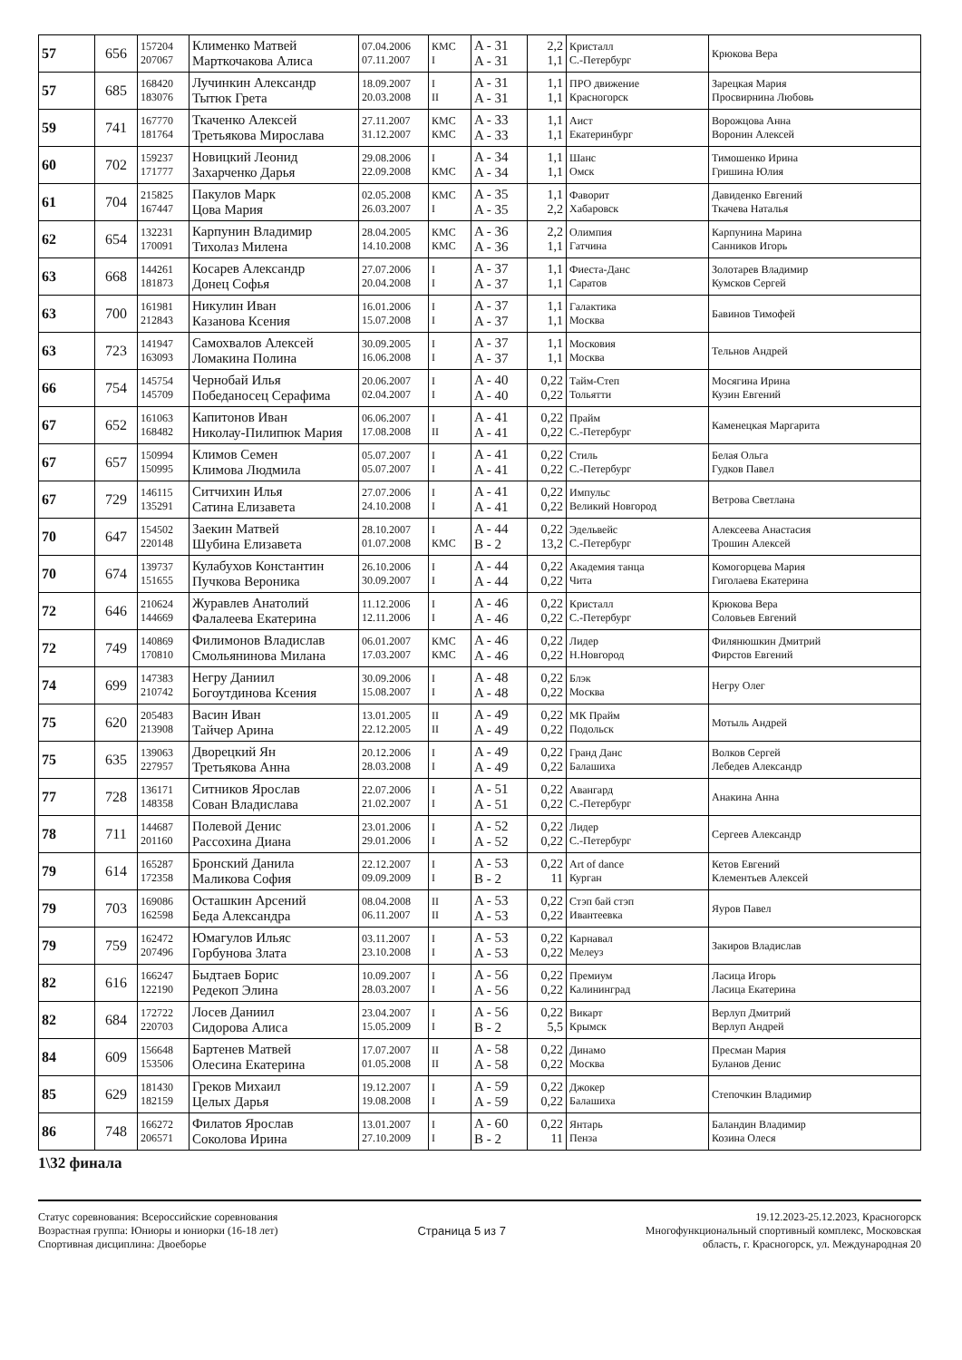| 57 | 656 | 157204 207067 | Клименко Матвей Марткочакова Алиса | 07.04.2006 07.11.2007 | КМС I | A - 31 A - 31 | 2,2 1,1 | Кристалл С.-Петербург | Крюкова Вера |
| 57 | 685 | 168420 183076 | Лучинкин Александр Тытюк Грета | 18.09.2007 20.03.2008 | I II | A - 31 A - 31 | 1,1 1,1 | ПРО движение Красногорск | Зарецкая Мария Просвирнина Любовь |
| 59 | 741 | 167770 181764 | Ткаченко Алексей Третьякова Мирослава | 27.11.2007 31.12.2007 | КМС КМС | A - 33 A - 33 | 1,1 1,1 | Аист Екатеринбург | Ворожцова Анна Воронин Алексей |
| 60 | 702 | 159237 171777 | Новицкий Леонид Захарченко Дарья | 29.08.2006 22.09.2008 | I КМС | A - 34 A - 34 | 1,1 1,1 | Шанс Омск | Тимошенко Ирина Гришина Юлия |
| 61 | 704 | 215825 167447 | Пакулов Марк Цова Мария | 02.05.2008 26.03.2007 | КМС I | A - 35 A - 35 | 1,1 2,2 | Фаворит Хабаровск | Давиденко Евгений Ткачева Наталья |
| 62 | 654 | 132231 170091 | Карпунин Владимир Тихолаз Милена | 28.04.2005 14.10.2008 | КМС КМС | A - 36 A - 36 | 2,2 1,1 | Олимпия Гатчина | Карпунина Марина Санников Игорь |
| 63 | 668 | 144261 181873 | Косарев Александр Донец Софья | 27.07.2006 20.04.2008 | I I | A - 37 A - 37 | 1,1 1,1 | Фиеста-Данс Саратов | Золотарев Владимир Кумсков Сергей |
| 63 | 700 | 161981 212843 | Никулин Иван Казанова Ксения | 16.01.2006 15.07.2008 | I I | A - 37 A - 37 | 1,1 1,1 | Галактика Москва | Бавинов Тимофей |
| 63 | 723 | 141947 163093 | Самохвалов Алексей Ломакина Полина | 30.09.2005 16.06.2008 | I I | A - 37 A - 37 | 1,1 1,1 | Московия Москва | Тельнов Андрей |
| 66 | 754 | 145754 145709 | Чернобай Илья Победаносец Серафима | 20.06.2007 02.04.2007 | I I | A - 40 A - 40 | 0,22 0,22 | Тайм-Степ Тольятти | Мосягина Ирина Кузин Евгений |
| 67 | 652 | 161063 168482 | Капитонов Иван Николау-Пилипюк Мария | 06.06.2007 17.08.2008 | I II | A - 41 A - 41 | 0,22 0,22 | Прайм С.-Петербург | Каменецкая Маргарита |
| 67 | 657 | 150994 150995 | Климов Семен Климова Людмила | 05.07.2007 05.07.2007 | I I | A - 41 A - 41 | 0,22 0,22 | Стиль С.-Петербург | Белая Ольга Гудков Павел |
| 67 | 729 | 146115 135291 | Ситчихин Илья Сатина Елизавета | 27.07.2006 24.10.2008 | I I | A - 41 A - 41 | 0,22 0,22 | Импульс Великий Новгород | Ветрова Светлана |
| 70 | 647 | 154502 220148 | Заекин Матвей Шубина Елизавета | 28.10.2007 01.07.2008 | I КМС | A - 44 B - 2 | 0,22 13,2 | Эдельвейс С.-Петербург | Алексеева Анастасия Трошин Алексей |
| 70 | 674 | 139737 151655 | Кулабухов Константин Пучкова Вероника | 26.10.2006 30.09.2007 | I I | A - 44 A - 44 | 0,22 0,22 | Академия танца Чита | Комогорцева Мария Гиголаева Екатерина |
| 72 | 646 | 210624 144669 | Журавлев Анатолий Фалалеева Екатерина | 11.12.2006 12.11.2006 | I I | A - 46 A - 46 | 0,22 0,22 | Кристалл С.-Петербург | Крюкова Вера Соловьев Евгений |
| 72 | 749 | 140869 170810 | Филимонов Владислав Смольянинова Милана | 06.01.2007 17.03.2007 | КМС КМС | A - 46 A - 46 | 0,22 0,22 | Лидер Н.Новгород | Филянюшкин Дмитрий Фирстов Евгений |
| 74 | 699 | 147383 210742 | Негру Даниил Богоутдинова Ксения | 30.09.2006 15.08.2007 | I I | A - 48 A - 48 | 0,22 0,22 | Блэк Москва | Негру Олег |
| 75 | 620 | 205483 213908 | Васин Иван Тайчер Арина | 13.01.2005 22.12.2005 | II II | A - 49 A - 49 | 0,22 0,22 | МК Прайм Подольск | Мотыль Андрей |
| 75 | 635 | 139063 227957 | Дворецкий Ян Третьякова Анна | 20.12.2006 28.03.2008 | I I | A - 49 A - 49 | 0,22 0,22 | Гранд Данс Балашиха | Волков Сергей Лебедев Александр |
| 77 | 728 | 136171 148358 | Ситников Ярослав Сован Владислава | 22.07.2006 21.02.2007 | I I | A - 51 A - 51 | 0,22 0,22 | Авангард С.-Петербург | Анакина Анна |
| 78 | 711 | 144687 201160 | Полевой Денис Рассохина Диана | 23.01.2006 29.01.2006 | I I | A - 52 A - 52 | 0,22 0,22 | Лидер С.-Петербург | Сергеев Александр |
| 79 | 614 | 165287 172358 | Бронский Данила Маликова София | 22.12.2007 09.09.2009 | I I | A - 53 B - 2 | 0,22 11 | Art of dance Курган | Кетов Евгений Клементьев Алексей |
| 79 | 703 | 169086 162598 | Осташкин Арсений Беда Александра | 08.04.2008 06.11.2007 | II II | A - 53 A - 53 | 0,22 0,22 | Стэп бай стэп Ивантеевка | Яуров Павел |
| 79 | 759 | 162472 207496 | Юмагулов Ильяс Горбунова Злата | 03.11.2007 23.10.2008 | I I | A - 53 A - 53 | 0,22 0,22 | Карнавал Мелеуз | Закиров Владислав |
| 82 | 616 | 166247 122190 | Быдтаев Борис Редекоп Элина | 10.09.2007 28.03.2007 | I I | A - 56 A - 56 | 0,22 0,22 | Премиум Калининград | Ласица Игорь Ласица Екатерина |
| 82 | 684 | 172722 220703 | Лосев Даниил Сидорова Алиса | 23.04.2007 15.05.2009 | I I | A - 56 B - 2 | 0,22 5,5 | Викарт Крымск | Верлуп Дмитрий Верлуп Андрей |
| 84 | 609 | 156648 153506 | Бартенев Матвей Олесина Екатерина | 17.07.2007 01.05.2008 | II II | A - 58 A - 58 | 0,22 0,22 | Динамо Москва | Пресман Мария Буланов Денис |
| 85 | 629 | 181430 182159 | Греков Михаил Целых Дарья | 19.12.2007 19.08.2008 | I I | A - 59 A - 59 | 0,22 0,22 | Джокер Балашиха | Степочкин Владимир |
| 86 | 748 | 166272 206571 | Филатов Ярослав Соколова Ирина | 13.01.2007 27.10.2009 | I I | A - 60 B - 2 | 0,22 11 | Янтарь Пенза | Баландин Владимир Козина Олеся |
1\32 финала
Статус соревнования: Всероссийские соревнования
Возрастная группа: Юниоры и юниорки (16-18 лет)
Спортивная дисциплина: Двоеборье
Страница 5 из 7 19.12.2023-25.12.2023, Красногорск
Многофункциональный спортивный комплекс, Московская
область, г. Красногорск, ул. Международная 20